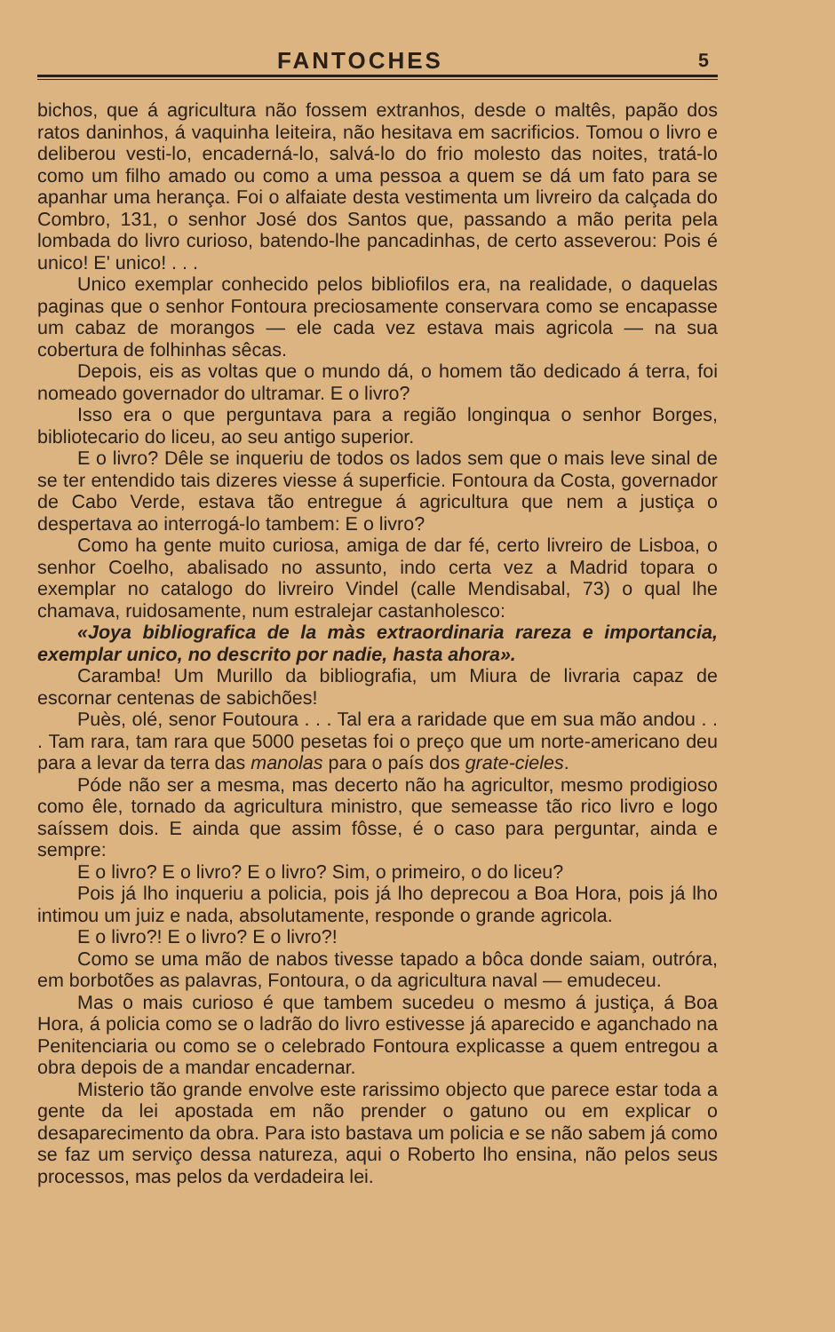FANTOCHES 5
bichos, que á agricultura não fossem extranhos, desde o maltês, papão dos ratos daninhos, á vaquinha leiteira, não hesitava em sacrificios. Tomou o livro e deliberou vesti-lo, encaderná-lo, salvá-lo do frio molesto das noites, tratá-lo como um filho amado ou como a uma pessoa a quem se dá um fato para se apanhar uma herança. Foi o alfaiate desta vestimenta um livreiro da calçada do Combro, 131, o senhor José dos Santos que, passando a mão perita pela lombada do livro curioso, batendo-lhe pancadinhas, de certo asseverou: Pois é unico! E' unico! . . .
Unico exemplar conhecido pelos bibliofilos era, na realidade, o daquelas paginas que o senhor Fontoura preciosamente conservara como se encapasse um cabaz de morangos — ele cada vez estava mais agricola — na sua cobertura de folhinhas sêcas.
Depois, eis as voltas que o mundo dá, o homem tão dedicado á terra, foi nomeado governador do ultramar. E o livro?
Isso era o que perguntava para a região longinqua o senhor Borges, bibliotecario do liceu, ao seu antigo superior.
E o livro? Dêle se inqueriu de todos os lados sem que o mais leve sinal de se ter entendido tais dizeres viesse á superficie. Fontoura da Costa, governador de Cabo Verde, estava tão entregue á agricultura que nem a justiça o despertava ao interrogá-lo tambem: E o livro?
Como ha gente muito curiosa, amiga de dar fé, certo livreiro de Lisboa, o senhor Coelho, abalisado no assunto, indo certa vez a Madrid topara o exemplar no catalogo do livreiro Vindel (calle Mendisabal, 73) o qual lhe chamava, ruidosamente, num estralejar castanholesco:
«Joya bibliografica de la màs extraordinaria rareza e importancia, exemplar unico, no descrito por nadie, hasta ahora».
Caramba! Um Murillo da bibliografia, um Miura de livraria capaz de escornar centenas de sabichões!
Puès, olé, senor Foutoura . . . Tal era a raridade que em sua mão andou . . . Tam rara, tam rara que 5000 pesetas foi o preço que um norte-americano deu para a levar da terra das manolas para o país dos grate-cieles.
Póde não ser a mesma, mas decerto não ha agricultor, mesmo prodigioso como êle, tornado da agricultura ministro, que semeasse tão rico livro e logo saíssem dois. E ainda que assim fôsse, é o caso para perguntar, ainda e sempre:
E o livro? E o livro? E o livro? Sim, o primeiro, o do liceu?
Pois já lho inqueriu a policia, pois já lho deprecou a Boa Hora, pois já lho intimou um juiz e nada, absolutamente, responde o grande agricola.
E o livro?! E o livro? E o livro?!
Como se uma mão de nabos tivesse tapado a bôca donde saiam, outróra, em borbotões as palavras, Fontoura, o da agricultura naval — emudeceu.
Mas o mais curioso é que tambem sucedeu o mesmo á justiça, á Boa Hora, á policia como se o ladrão do livro estivesse já aparecido e aganchado na Penitenciaria ou como se o celebrado Fontoura explicasse a quem entregou a obra depois de a mandar encadernar.
Misterio tão grande envolve este rarissimo objecto que parece estar toda a gente da lei apostada em não prender o gatuno ou em explicar o desaparecimento da obra. Para isto bastava um policia e se não sabem já como se faz um serviço dessa natureza, aqui o Roberto lho ensina, não pelos seus processos, mas pelos da verdadeira lei.